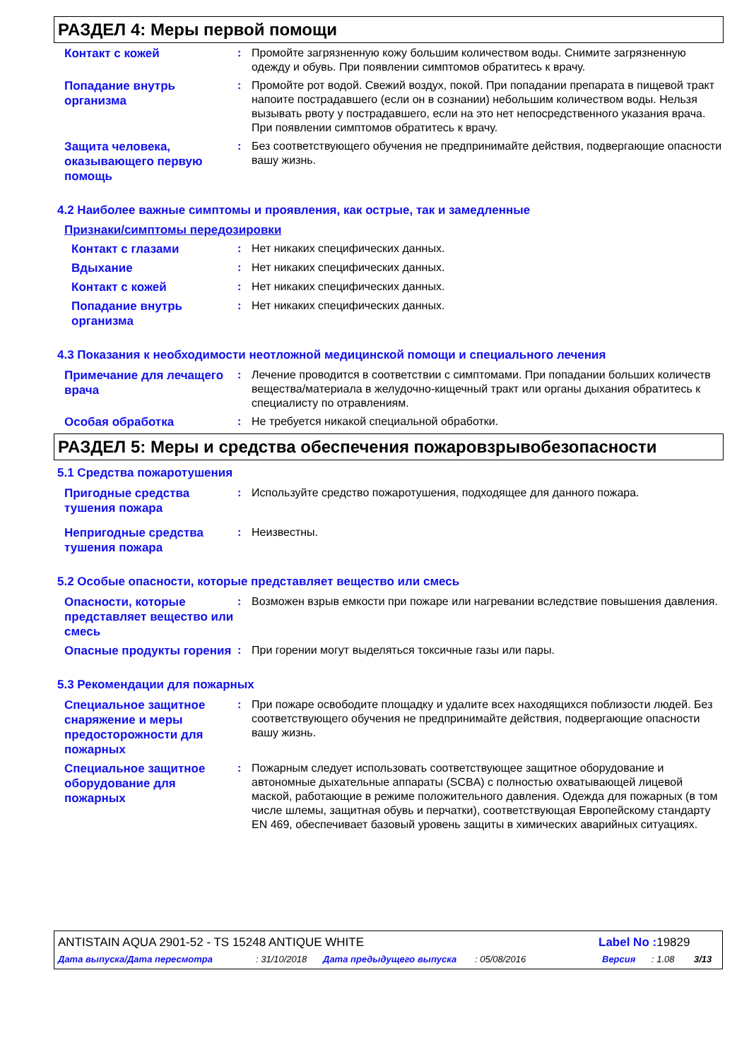РАЗДЕЛ 4: Меры первой помощи
Контакт с кожей
: Промойте загрязненную кожу большим количеством воды. Снимите загрязненную одежду и обувь. При появлении симптомов обратитесь к врачу.
Попадание внутрь организма
: Промойте рот водой. Свежий воздух, покой. При попадании препарата в пищевой тракт напоите пострадавшего (если он в сознании) небольшим количеством воды. Нельзя вызывать рвоту у пострадавшего, если на это нет непосредственного указания врача. При появлении симптомов обратитесь к врачу.
Защита человека, оказывающего первую помощь
: Без соответствующего обучения не предпринимайте действия, подвергающие опасности вашу жизнь.
4.2 Наиболее важные симптомы и проявления, как острые, так и замедленные
Признаки/симптомы передозировки
Контакт с глазами
: Нет никаких специфических данных.
Вдыхание
: Нет никаких специфических данных.
Контакт с кожей
: Нет никаких специфических данных.
Попадание внутрь организма
: Нет никаких специфических данных.
4.3 Показания к необходимости неотложной медицинской помощи и специального лечения
Примечание для лечащего врача
: Лечение проводится в соответствии с симптомами. При попадании больших количеств вещества/материала в желудочно-кищечный тракт или органы дыхания обратитесь к специалисту по отравлениям.
Особая обработка
: Не требуется никакой специальной обработки.
РАЗДЕЛ 5: Меры и средства обеспечения пожаровзрывобезопасности
5.1 Средства пожаротушения
Пригодные средства тушения пожара
: Используйте средство пожаротушения, подходящее для данного пожара.
Непригодные средства тушения пожара
: Неизвестны.
5.2 Особые опасности, которые представляет вещество или смесь
Опасности, которые представляет вещество или смесь
: Возможен взрыв емкости при пожаре или нагревании вследствие повышения давления.
Опасные продукты горения
: При горении могут выделяться токсичные газы или пары.
5.3 Рекомендации для пожарных
Специальное защитное снаряжение и меры предосторожности для пожарных
: При пожаре освободите площадку и удалите всех находящихся поблизости людей. Без соответствующего обучения не предпринимайте действия, подвергающие опасности вашу жизнь.
Специальное защитное оборудование для пожарных
: Пожарным следует использовать соответствующее защитное оборудование и автономные дыхательные аппараты (SCBA) с полностью охватывающей лицевой маской, работающие в режиме положительного давления. Одежда для пожарных (в том числе шлемы, защитная обувь и перчатки), соответствующая Европейскому стандарту EN 469, обеспечивает базовый уровень защиты в химических аварийных ситуациях.
ANTISTAIN AQUA 2901-52 - TS 15248 ANTIQUE WHITE Label No : 19829
Дата выпуска/Дата пересмотра: 31/10/2018 Дата предыдущего выпуска: 05/08/2016 Версия: 1.08 3/13